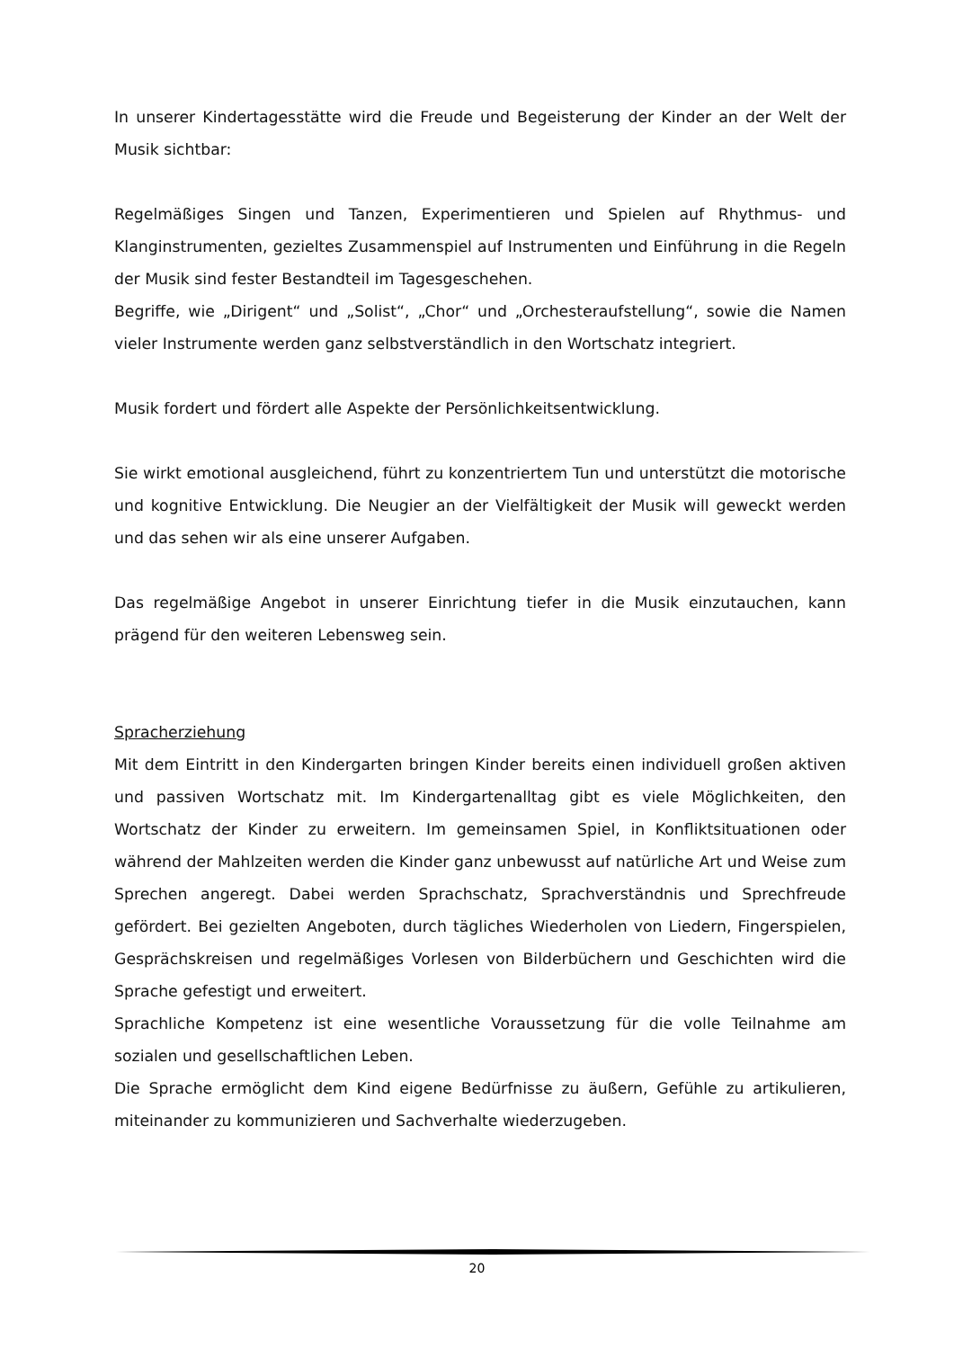In unserer Kindertagesstätte wird die Freude und Begeisterung der Kinder an der Welt der Musik sichtbar:
Regelmäßiges Singen und Tanzen, Experimentieren und Spielen auf Rhythmus- und Klanginstrumenten, gezieltes Zusammenspiel auf Instrumenten und Einführung in die Regeln der Musik sind fester Bestandteil im Tagesgeschehen.
Begriffe, wie „Dirigent“ und „Solist“, „Chor“ und „Orchesteraufstellung“, sowie die Namen vieler Instrumente werden ganz selbstverständlich in den Wortschatz integriert.
Musik fordert und fördert alle Aspekte der Persönlichkeitsentwicklung.
Sie wirkt emotional ausgleichend, führt zu konzentriertem Tun und unterstützt die motorische und kognitive Entwicklung. Die Neugier an der Vielfältigkeit der Musik will geweckt werden und das sehen wir als eine unserer Aufgaben.
Das regelmäßige Angebot in unserer Einrichtung tiefer in die Musik einzutauchen, kann prägend für den weiteren Lebensweg sein.
Spracherziehung
Mit dem Eintritt in den Kindergarten bringen Kinder bereits einen individuell großen aktiven und passiven Wortschatz mit. Im Kindergartenalltag gibt es viele Möglichkeiten, den Wortschatz der Kinder zu erweitern. Im gemeinsamen Spiel, in Konfliktsituationen oder während der Mahlzeiten werden die Kinder ganz unbewusst auf natürliche Art und Weise zum Sprechen angeregt. Dabei werden Sprachschatz, Sprachverständnis und Sprechfreude gefördert. Bei gezielten Angeboten, durch tägliches Wiederholen von Liedern, Fingerspielen, Gesprächskreisen und regelmäßiges Vorlesen von Bilderbüchern und Geschichten wird die Sprache gefestigt und erweitert.
Sprachliche Kompetenz ist eine wesentliche Voraussetzung für die volle Teilnahme am sozialen und gesellschaftlichen Leben.
Die Sprache ermöglicht dem Kind eigene Bedürfnisse zu äußern, Gefühle zu artikulieren, miteinander zu kommunizieren und Sachverhalte wiederzugeben.
20